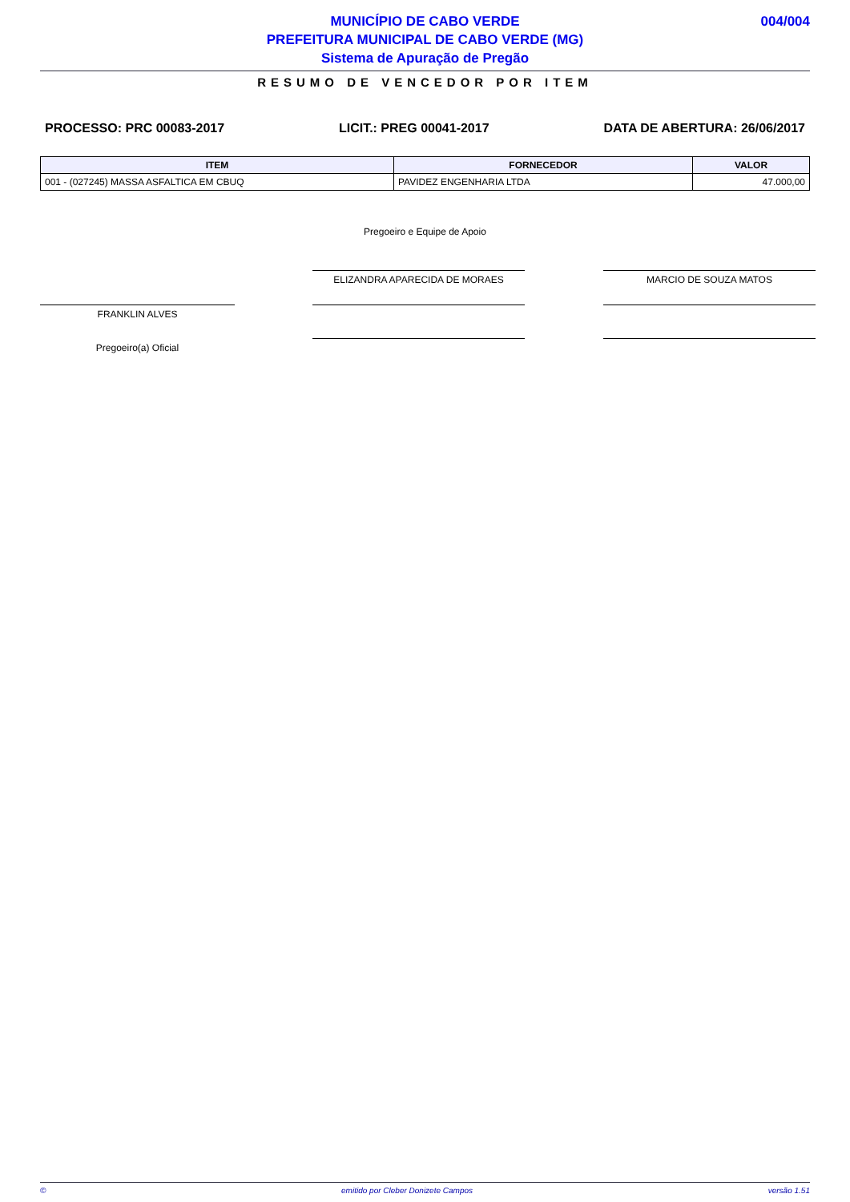MUNICÍPIO DE CABO VERDE
PREFEITURA MUNICIPAL DE CABO VERDE (MG)
Sistema de Apuração de Pregão
004/004
RESUMO DE VENCEDOR POR ITEM
PROCESSO: PRC 00083-2017 LICIT.: PREG 00041-2017 DATA DE ABERTURA: 26/06/2017
| ITEM | FORNECEDOR | VALOR |
| --- | --- | --- |
| 001 - (027245) MASSA ASFALTICA EM CBUQ | PAVIDEZ ENGENHARIA LTDA | 47.000,00 |
Pregoeiro e Equipe de Apoio
ELIZANDRA APARECIDA DE MORAES MARCIO DE SOUZA MATOS
FRANKLIN ALVES
Pregoeiro(a) Oficial
© emitido por Cleber Donizete Campos versão 1.51